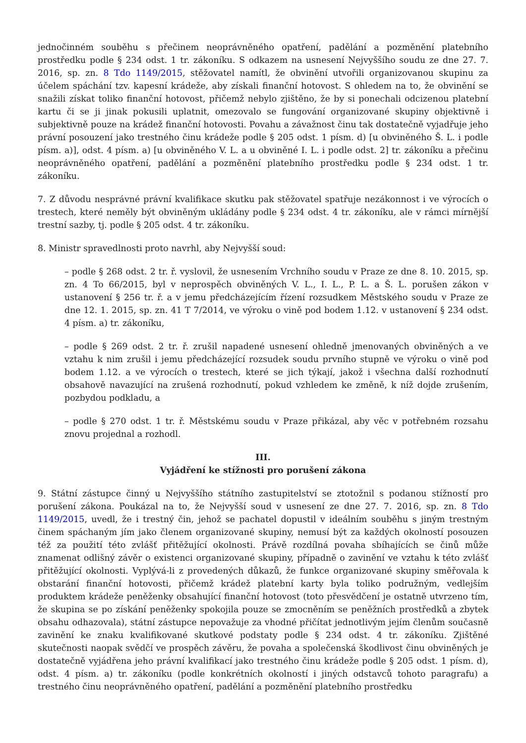jednočinném souběhu s přečinem neoprávněného opatření, padělání a pozměnění platebního prostředku podle § 234 odst. 1 tr. zákoníku. S odkazem na usnesení Nejvyššího soudu ze dne 27. 7. 2016, sp. zn. 8 Tdo 1149/2015, stěžovatel namítl, že obvinění utvořili organizovanou skupinu za účelem spáchání tzv. kapesní krádeže, aby získali finanční hotovost. S ohledem na to, že obvinění se snažili získat toliko finanční hotovost, přičemž nebylo zjištěno, že by si ponechali odcizenou platební kartu či se ji jinak pokusili uplatnit, omezovalo se fungování organizované skupiny objektivně i subjektivně pouze na krádež finanční hotovosti. Povahu a závažnost činu tak dostatečně vyjadřuje jeho právní posouzení jako trestného činu krádeže podle § 205 odst. 1 písm. d) [u obviněného Š. L. i podle písm. a)], odst. 4 písm. a) [u obviněného V. L. a u obviněné I. L. i podle odst. 2] tr. zákoníku a přečinu neoprávněného opatření, padělání a pozměnění platebního prostředku podle § 234 odst. 1 tr. zákoníku.
7. Z důvodu nesprávné právní kvalifikace skutku pak stěžovatel spatřuje nezákonnost i ve výrocích o trestech, které neměly být obviněným ukládány podle § 234 odst. 4 tr. zákoníku, ale v rámci mírnější trestní sazby, tj. podle § 205 odst. 4 tr. zákoníku.
8. Ministr spravedlnosti proto navrhl, aby Nejvyšší soud:
– podle § 268 odst. 2 tr. ř. vyslovil, že usnesením Vrchního soudu v Praze ze dne 8. 10. 2015, sp. zn. 4 To 66/2015, byl v neprospěch obviněných V. L., I. L., P. L. a Š. L. porušen zákon v ustanovení § 256 tr. ř. a v jemu předcházejícím řízení rozsudkem Městského soudu v Praze ze dne 12. 1. 2015, sp. zn. 41 T 7/2014, ve výroku o vině pod bodem 1.12. v ustanovení § 234 odst. 4 písm. a) tr. zákoníku,
– podle § 269 odst. 2 tr. ř. zrušil napadené usnesení ohledně jmenovaných obviněných a ve vztahu k nim zrušil i jemu předcházející rozsudek soudu prvního stupně ve výroku o vině pod bodem 1.12. a ve výrocích o trestech, které se jich týkají, jakož i všechna další rozhodnutí obsahově navazující na zrušená rozhodnutí, pokud vzhledem ke změně, k níž dojde zrušením, pozbydou podkladu, a
– podle § 270 odst. 1 tr. ř. Městskému soudu v Praze přikázal, aby věc v potřebném rozsahu znovu projednal a rozhodl.
III.
Vyjádření ke stížnosti pro porušení zákona
9. Státní zástupce činný u Nejvyššího státního zastupitelství se ztotožnil s podanou stížností pro porušení zákona. Poukázal na to, že Nejvyšší soud v usnesení ze dne 27. 7. 2016, sp. zn. 8 Tdo 1149/2015, uvedl, že i trestný čin, jehož se pachatel dopustil v ideálním souběhu s jiným trestným činem spáchaným jím jako členem organizované skupiny, nemusí být za každých okolností posouzen též za použití této zvlášť přitěžující okolnosti. Právě rozdílná povaha sbíhajících se činů může znamenat odlišný závěr o existenci organizované skupiny, případně o zavinění ve vztahu k této zvlášť přitěžující okolnosti. Vyplývá-li z provedených důkazů, že funkce organizované skupiny směřovala k obstarání finanční hotovosti, přičemž krádež platební karty byla toliko podružným, vedlejším produktem krádeže peněženky obsahující finanční hotovost (toto přesvědčení je ostatně utvrzeno tím, že skupina se po získání peněženky spokojila pouze se zmocněním se peněžních prostředků a zbytek obsahu odhazovala), státní zástupce nepovažuje za vhodné přičítat jednotlivým jejím členům současně zavinění ke znaku kvalifikované skutkové podstaty podle § 234 odst. 4 tr. zákoníku. Zjištěné skutečnosti naopak svědčí ve prospěch závěru, že povaha a společenská škodlivost činu obviněných je dostatečně vyjádřena jeho právní kvalifikací jako trestného činu krádeže podle § 205 odst. 1 písm. d), odst. 4 písm. a) tr. zákoníku (podle konkrétních okolností i jiných odstavců tohoto paragrafu) a trestného činu neoprávněného opatření, padělání a pozměnění platebního prostředku